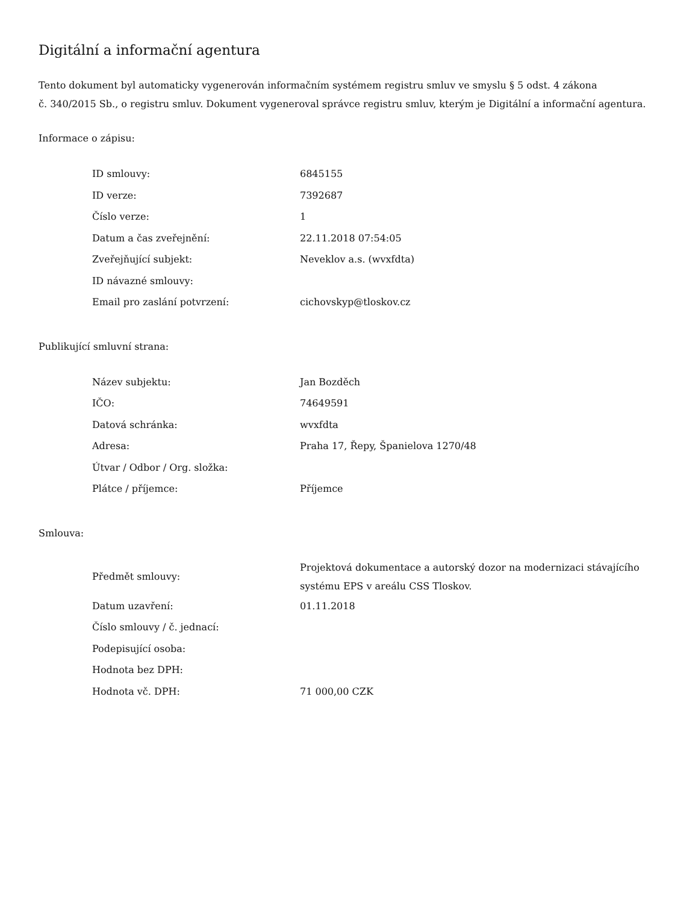Digitální a informační agentura
Tento dokument byl automaticky vygenerován informačním systémem registru smluv ve smyslu § 5 odst. 4 zákona
č. 340/2015 Sb., o registru smluv. Dokument vygeneroval správce registru smluv, kterým je Digitální a informační agentura.
Informace o zápisu:
| ID smlouvy: | 6845155 |
| ID verze: | 7392687 |
| Číslo verze: | 1 |
| Datum a čas zveřejnění: | 22.11.2018 07:54:05 |
| Zveřejňující subjekt: | Neveklov a.s. (wvxfdta) |
| ID návazné smlouvy: | |
| Email pro zaslání potvrzení: | cichovskyp@tloskov.cz |
Publikující smluvní strana:
| Název subjektu: | Jan Bozděch |
| IČO: | 74649591 |
| Datová schránka: | wvxfdta |
| Adresa: | Praha 17, Řepy, Španielova 1270/48 |
| Útvar / Odbor / Org. složka: | |
| Plátce / příjemce: | Příjemce |
Smlouva:
| Předmět smlouvy: | Projektová dokumentace a autorský dozor na modernizaci stávajícího systému EPS v areálu CSS Tloskov. |
| Datum uzavření: | 01.11.2018 |
| Číslo smlouvy / č. jednací: | |
| Podepisující osoba: | |
| Hodnota bez DPH: | |
| Hodnota vč. DPH: | 71 000,00 CZK |